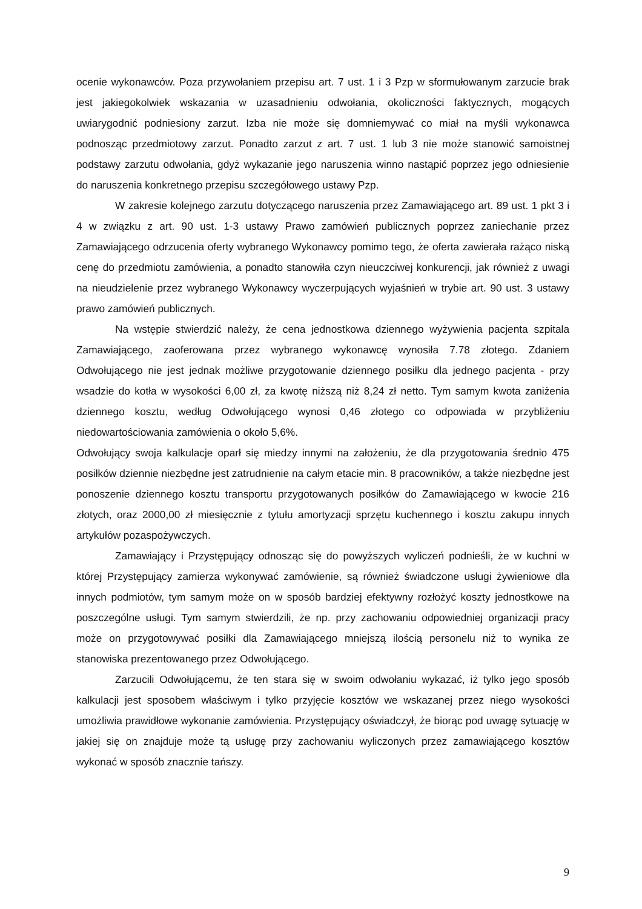ocenie wykonawców. Poza przywołaniem przepisu art. 7 ust. 1 i 3 Pzp w sformułowanym zarzucie brak jest jakiegokolwiek wskazania w uzasadnieniu odwołania, okoliczności faktycznych, mogących uwiarygodnić podniesiony zarzut. Izba nie może się domniemywać co miał na myśli wykonawca podnosząc przedmiotowy zarzut. Ponadto zarzut z art. 7 ust. 1 lub 3 nie może stanowić samoistnej podstawy zarzutu odwołania, gdyż wykazanie jego naruszenia winno nastąpić poprzez jego odniesienie do naruszenia konkretnego przepisu szczegółowego ustawy Pzp.
W zakresie kolejnego zarzutu dotyczącego naruszenia przez Zamawiającego art. 89 ust. 1 pkt 3 i 4 w związku z art. 90 ust. 1-3 ustawy Prawo zamówień publicznych poprzez zaniechanie przez Zamawiającego odrzucenia oferty wybranego Wykonawcy pomimo tego, że oferta zawierała rażąco niską cenę do przedmiotu zamówienia, a ponadto stanowiła czyn nieuczciwej konkurencji, jak również z uwagi na nieudzielenie przez wybranego Wykonawcy wyczerpujących wyjaśnień w trybie art. 90 ust. 3 ustawy prawo zamówień publicznych.
Na wstępie stwierdzić należy, że cena jednostkowa dziennego wyżywienia pacjenta szpitala Zamawiającego, zaoferowana przez wybranego wykonawcę wynosiła 7.78 złotego. Zdaniem Odwołującego nie jest jednak możliwe przygotowanie dziennego posiłku dla jednego pacjenta - przy wsadzie do kotła w wysokości 6,00 zł, za kwotę niższą niż 8,24 zł netto. Tym samym kwota zaniżenia dziennego kosztu, według Odwołującego wynosi 0,46 złotego co odpowiada w przybliżeniu niedowartościowania zamówienia o około 5,6%.
Odwołujący swoja kalkulacje oparł się miedzy innymi na założeniu, że dla przygotowania średnio 475 posiłków dziennie niezbędne jest zatrudnienie na całym etacie min. 8 pracowników, a także niezbędne jest ponoszenie dziennego kosztu transportu przygotowanych posiłków do Zamawiającego w kwocie 216 złotych, oraz 2000,00 zł miesięcznie z tytułu amortyzacji sprzętu kuchennego i kosztu zakupu innych artykułów pozaspożywczych.
Zamawiający i Przystępujący odnosząc się do powyższych wyliczeń podnieśli, że w kuchni w której Przystępujący zamierza wykonywać zamówienie, są również świadczone usługi żywieniowe dla innych podmiotów, tym samym może on w sposób bardziej efektywny rozłożyć koszty jednostkowe na poszczególne usługi. Tym samym stwierdzili, że np. przy zachowaniu odpowiedniej organizacji pracy może on przygotowywać posiłki dla Zamawiającego mniejszą ilością personelu niż to wynika ze stanowiska prezentowanego przez Odwołującego.
Zarzucili Odwołującemu, że ten stara się w swoim odwołaniu wykazać, iż tylko jego sposób kalkulacji jest sposobem właściwym i tylko przyjęcie kosztów we wskazanej przez niego wysokości umożliwia prawidłowe wykonanie zamówienia. Przystępujący oświadczył, że biorąc pod uwagę sytuację w jakiej się on znajduje może tą usługę przy zachowaniu wyliczonych przez zamawiającego kosztów wykonać w sposób znacznie tańszy.
9